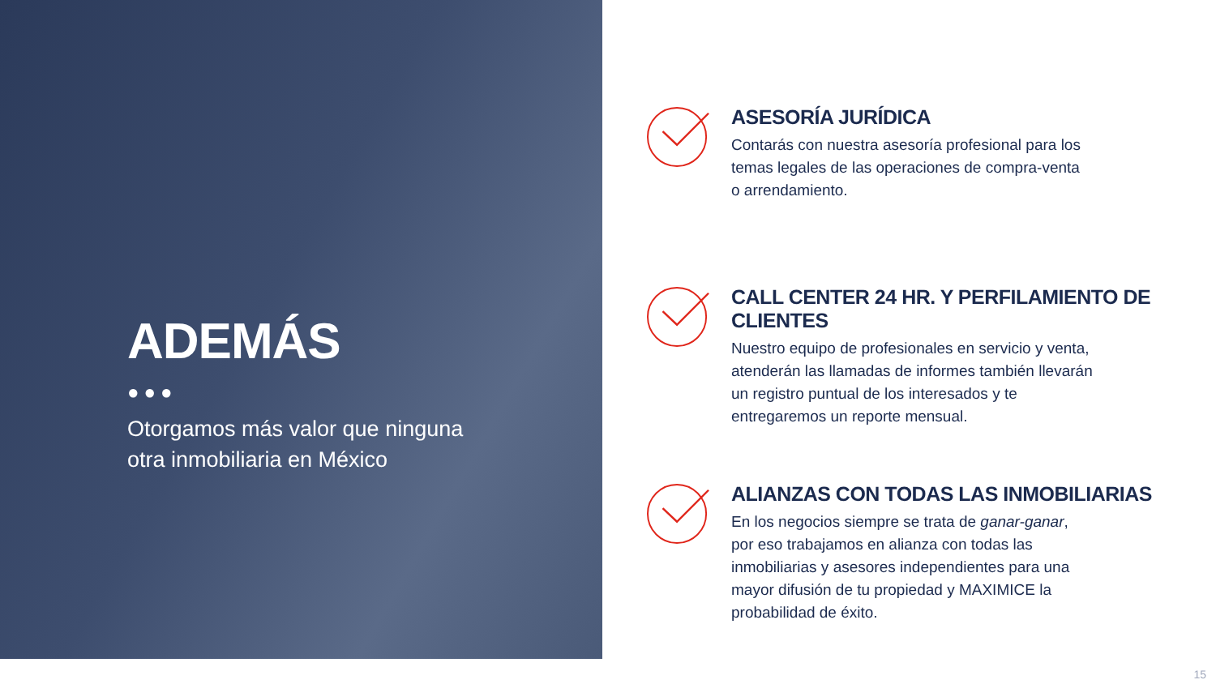ADEMÁS
●●●
Otorgamos más valor que ninguna
otra inmobiliaria en México
ASESORÍA JURÍDICA
Contarás con nuestra asesoría profesional para los
temas legales de las operaciones de compra-venta
o arrendamiento.
CALL CENTER 24 HR. Y PERFILAMIENTO DE CLIENTES
Nuestro equipo de profesionales en servicio y venta,
atenderán las llamadas de informes también llevarán
un registro puntual de los interesados y te
entregaremos un reporte mensual.
ALIANZAS CON TODAS LAS INMOBILIARIAS
En los negocios siempre se trata de ganar-ganar,
por eso trabajamos en alianza con todas las
inmobiliarias y asesores independientes para una
mayor difusión de tu propiedad y MAXIMICE la
probabilidad de éxito.
15